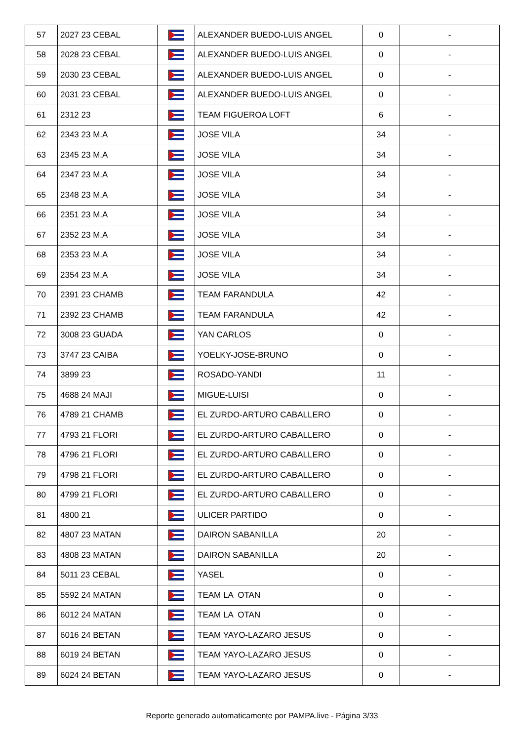| 57 | 2027 23 CEBAL | | ALEXANDER BUEDO-LUIS ANGEL | 0 | - |
| 58 | 2028 23 CEBAL | | ALEXANDER BUEDO-LUIS ANGEL | 0 | - |
| 59 | 2030 23 CEBAL | | ALEXANDER BUEDO-LUIS ANGEL | 0 | - |
| 60 | 2031 23 CEBAL | | ALEXANDER BUEDO-LUIS ANGEL | 0 | - |
| 61 | 2312 23 | | TEAM FIGUEROA LOFT | 6 | - |
| 62 | 2343 23 M.A | | JOSE VILA | 34 | - |
| 63 | 2345 23 M.A | | JOSE VILA | 34 | - |
| 64 | 2347 23 M.A | | JOSE VILA | 34 | - |
| 65 | 2348 23 M.A | | JOSE VILA | 34 | - |
| 66 | 2351 23 M.A | | JOSE VILA | 34 | - |
| 67 | 2352 23 M.A | | JOSE VILA | 34 | - |
| 68 | 2353 23 M.A | | JOSE VILA | 34 | - |
| 69 | 2354 23 M.A | | JOSE VILA | 34 | - |
| 70 | 2391 23 CHAMB | | TEAM FARANDULA | 42 | - |
| 71 | 2392 23 CHAMB | | TEAM FARANDULA | 42 | - |
| 72 | 3008 23 GUADA | | YAN CARLOS | 0 | - |
| 73 | 3747 23 CAIBA | | YOELKY-JOSE-BRUNO | 0 | - |
| 74 | 3899 23 | | ROSADO-YANDI | 11 | - |
| 75 | 4688 24 MAJI | | MIGUE-LUISI | 0 | - |
| 76 | 4789 21 CHAMB | | EL ZURDO-ARTURO CABALLERO | 0 | - |
| 77 | 4793 21 FLORI | | EL ZURDO-ARTURO CABALLERO | 0 | - |
| 78 | 4796 21 FLORI | | EL ZURDO-ARTURO CABALLERO | 0 | - |
| 79 | 4798 21 FLORI | | EL ZURDO-ARTURO CABALLERO | 0 | - |
| 80 | 4799 21 FLORI | | EL ZURDO-ARTURO CABALLERO | 0 | - |
| 81 | 4800 21 | | ULICER PARTIDO | 0 | - |
| 82 | 4807 23 MATAN | | DAIRON SABANILLA | 20 | - |
| 83 | 4808 23 MATAN | | DAIRON SABANILLA | 20 | - |
| 84 | 5011 23 CEBAL | | YASEL | 0 | - |
| 85 | 5592 24 MATAN | | TEAM LA OTAN | 0 | - |
| 86 | 6012 24 MATAN | | TEAM LA OTAN | 0 | - |
| 87 | 6016 24 BETAN | | TEAM YAYO-LAZARO JESUS | 0 | - |
| 88 | 6019 24 BETAN | | TEAM YAYO-LAZARO JESUS | 0 | - |
| 89 | 6024 24 BETAN | | TEAM YAYO-LAZARO JESUS | 0 | - |
Reporte generado automaticamente por PAMPA.live - Página 3/33